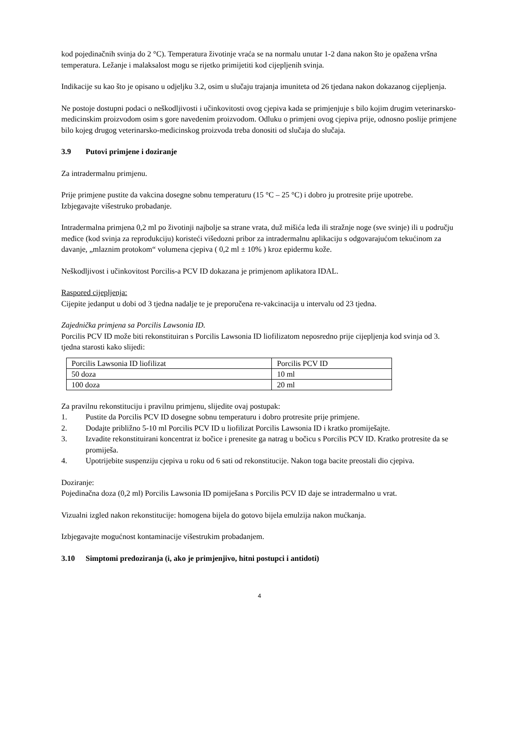kod pojedinačnih svinja do 2 °C). Temperatura životinje vraća se na normalu unutar 1-2 dana nakon što je opažena vršna temperatura. Ležanje i malaksalost mogu se rijetko primijetiti kod cijepljenih svinja.
Indikacije su kao što je opisano u odjeljku 3.2, osim u slučaju trajanja imuniteta od 26 tjedana nakon dokazanog cijepljenja.
Ne postoje dostupni podaci o neškodljivosti i učinkovitosti ovog cjepiva kada se primjenjuje s bilo kojim drugim veterinarsko-medicinskim proizvodom osim s gore navedenim proizvodom. Odluku o primjeni ovog cjepiva prije, odnosno poslije primjene bilo kojeg drugog veterinarsko-medicinskog proizvoda treba donositi od slučaja do slučaja.
3.9 Putovi primjene i doziranje
Za intradermalnu primjenu.
Prije primjene pustite da vakcina dosegne sobnu temperaturu (15 °C – 25 °C) i dobro ju protresite prije upotrebe.
Izbjegavajte višestruko probadanje.
Intradermalna primjena 0,2 ml po životinji najbolje sa strane vrata, duž mišića leđa ili stražnje noge (sve svinje) ili u području međice (kod svinja za reprodukciju) koristeći višedozni pribor za intradermalnu aplikaciju s odgovarajućom tekućinom za davanje, „mlaznim protokom“ volumena cjepiva ( 0,2 ml ± 10% ) kroz epidermu kože.
Neškodljivost i učinkovitost Porcilis-a PCV ID dokazana je primjenom aplikatora IDAL.
Raspored cijepljenja:
Cijepite jedanput u dobi od 3 tjedna nadalje te je preporučena re-vakcinacija u intervalu od 23 tjedna.
Zajednička primjena sa Porcilis Lawsonia ID.
Porcilis PCV ID može biti rekonstituiran s Porcilis Lawsonia ID liofilizatom neposredno prije cijepljenja kod svinja od 3. tjedna starosti kako slijedi:
| Porcilis Lawsonia ID liofilizat | Porcilis PCV ID |
| 50 doza | 10 ml |
| 100 doza | 20 ml |
Za pravilnu rekonstituciju i pravilnu primjenu, slijedite ovaj postupak:
1. Pustite da Porcilis PCV ID dosegne sobnu temperaturu i dobro protresite prije primjene.
2. Dodajte približno 5-10 ml Porcilis PCV ID u liofilizat Porcilis Lawsonia ID i kratko promiješajte.
3. Izvadite rekonstituirani koncentrat iz bočice i prenesite ga natrag u bočicu s Porcilis PCV ID. Kratko protresite da se promiješa.
4. Upotrijebite suspenziju cjepiva u roku od 6 sati od rekonstitucije. Nakon toga bacite preostali dio cjepiva.
Doziranje:
Pojedinačna doza (0,2 ml) Porcilis Lawsonia ID pomiješana s Porcilis PCV ID daje se intradermalno u vrat.
Vizualni izgled nakon rekonstitucije: homogena bijela do gotovo bijela emulzija nakon mućkanja.
Izbjegavajte mogućnost kontaminacije višestrukim probadanjem.
3.10 Simptomi predoziranja (i, ako je primjenjivo, hitni postupci i antidoti)
4